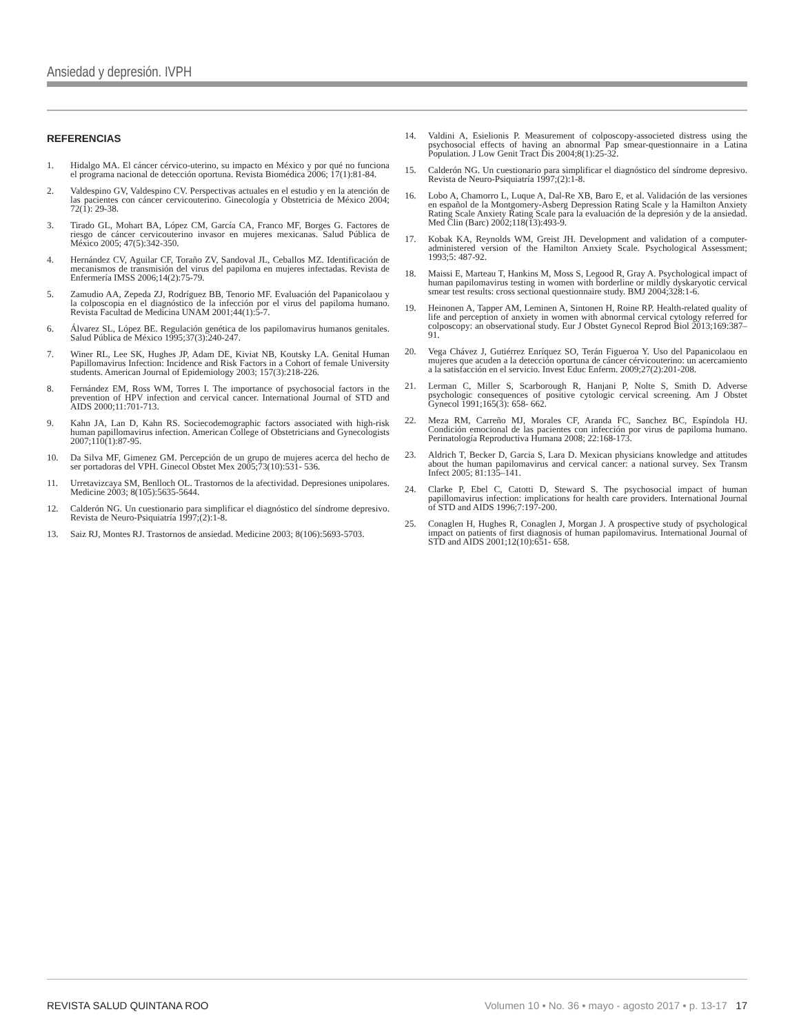Ansiedad y depresión. IVPH
REFERENCIAS
1. Hidalgo MA. El cáncer cérvico-uterino, su impacto en México y por qué no funciona el programa nacional de detección oportuna. Revista Biomédica 2006; 17(1):81-84.
2. Valdespino GV, Valdespino CV. Perspectivas actuales en el estudio y en la atención de las pacientes con cáncer cervicouterino. Ginecología y Obstetricia de México 2004; 72(1): 29-38.
3. Tirado GL, Mohart BA, López CM, García CA, Franco MF, Borges G. Factores de riesgo de cáncer cervicouterino invasor en mujeres mexicanas. Salud Pública de México 2005; 47(5):342-350.
4. Hernández CV, Aguilar CF, Toraño ZV, Sandoval JL, Ceballos MZ. Identificación de mecanismos de transmisión del virus del papiloma en mujeres infectadas. Revista de Enfermería IMSS 2006;14(2):75-79.
5. Zamudio AA, Zepeda ZJ, Rodríguez BB, Tenorio MF. Evaluación del Papanicolaou y la colposcopia en el diagnóstico de la infección por el virus del papiloma humano. Revista Facultad de Medicina UNAM 2001;44(1):5-7.
6. Álvarez SL, López BE. Regulación genética de los papilomavirus humanos genitales. Salud Pública de México 1995;37(3):240-247.
7. Winer RL, Lee SK, Hughes JP, Adam DE, Kiviat NB, Koutsky LA. Genital Human Papillomavirus Infection: Incidence and Risk Factors in a Cohort of female University students. American Journal of Epidemiology 2003; 157(3):218-226.
8. Fernández EM, Ross WM, Torres I. The importance of psychosocial factors in the prevention of HPV infection and cervical cancer. International Journal of STD and AIDS 2000;11:701-713.
9. Kahn JA, Lan D, Kahn RS. Sociecodemographic factors associated with high-risk human papillomavirus infection. American College of Obstetricians and Gynecologists 2007;110(1):87-95.
10. Da Silva MF, Gimenez GM. Percepción de un grupo de mujeres acerca del hecho de ser portadoras del VPH. Ginecol Obstet Mex 2005;73(10):531- 536.
11. Urretavizcaya SM, Benlloch OL. Trastornos de la afectividad. Depresiones unipolares. Medicine 2003; 8(105):5635-5644.
12. Calderón NG. Un cuestionario para simplificar el diagnóstico del síndrome depresivo. Revista de Neuro-Psiquiatría 1997;(2):1-8.
13. Saiz RJ, Montes RJ. Trastornos de ansiedad. Medicine 2003; 8(106):5693-5703.
14. Valdini A, Esielionis P. Measurement of colposcopy-associeted distress using the psychosocial effects of having an abnormal Pap smear-questionnaire in a Latina Population. J Low Genit Tract Dis 2004;8(1):25-32.
15. Calderón NG. Un cuestionario para simplificar el diagnóstico del síndrome depresivo. Revista de Neuro-Psiquiatría 1997;(2):1-8.
16. Lobo A, Chamorro L, Luque A, Dal-Re XB, Baro E, et al. Validación de las versiones en español de la Montgomery-Asberg Depression Rating Scale y la Hamilton Anxiety Rating Scale Anxiety Rating Scale para la evaluación de la depresión y de la ansiedad. Med Clin (Barc) 2002;118(13):493-9.
17. Kobak KA, Reynolds WM, Greist JH. Development and validation of a computer-administered version of the Hamilton Anxiety Scale. Psychological Assessment; 1993;5: 487-92.
18. Maissi E, Marteau T, Hankins M, Moss S, Legood R, Gray A. Psychological impact of human papilomavirus testing in women with borderline or mildly dyskaryotic cervical smear test results: cross sectional questionnaire study. BMJ 2004;328:1-6.
19. Heinonen A, Tapper AM, Leminen A, Sintonen H, Roine RP. Health-related quality of life and perception of anxiety in women with abnormal cervical cytology referred for colposcopy: an observational study. Eur J Obstet Gynecol Reprod Biol 2013;169:387–91.
20. Vega Chávez J, Gutiérrez Enríquez SO, Terán Figueroa Y. Uso del Papanicolaou en mujeres que acuden a la detección oportuna de cáncer cérvicouterino: un acercamiento a la satisfacción en el servicio. Invest Educ Enferm. 2009;27(2):201-208.
21. Lerman C, Miller S, Scarborough R, Hanjani P, Nolte S, Smith D. Adverse psychologic consequences of positive cytologic cervical screening. Am J Obstet Gynecol 1991;165(3): 658- 662.
22. Meza RM, Carreño MJ, Morales CF, Aranda FC, Sanchez BC, Espíndola HJ. Condición emocional de las pacientes con infección por virus de papiloma humano. Perinatología Reproductiva Humana 2008; 22:168-173.
23. Aldrich T, Becker D, Garcia S, Lara D. Mexican physicians knowledge and attitudes about the human papilomavirus and cervical cancer: a national survey. Sex Transm Infect 2005; 81:135–141.
24. Clarke P, Ebel C, Catotti D, Steward S. The psychosocial impact of human papillomavirus infection: implications for health care providers. International Journal of STD and AIDS 1996;7:197-200.
25. Conaglen H, Hughes R, Conaglen J, Morgan J. A prospective study of psychological impact on patients of first diagnosis of human papilomavirus. International Journal of STD and AIDS 2001;12(10):651- 658.
REVISTA SALUD QUINTANA ROO Volumen 10 • No. 36 • mayo - agosto 2017 • p. 13-17 17